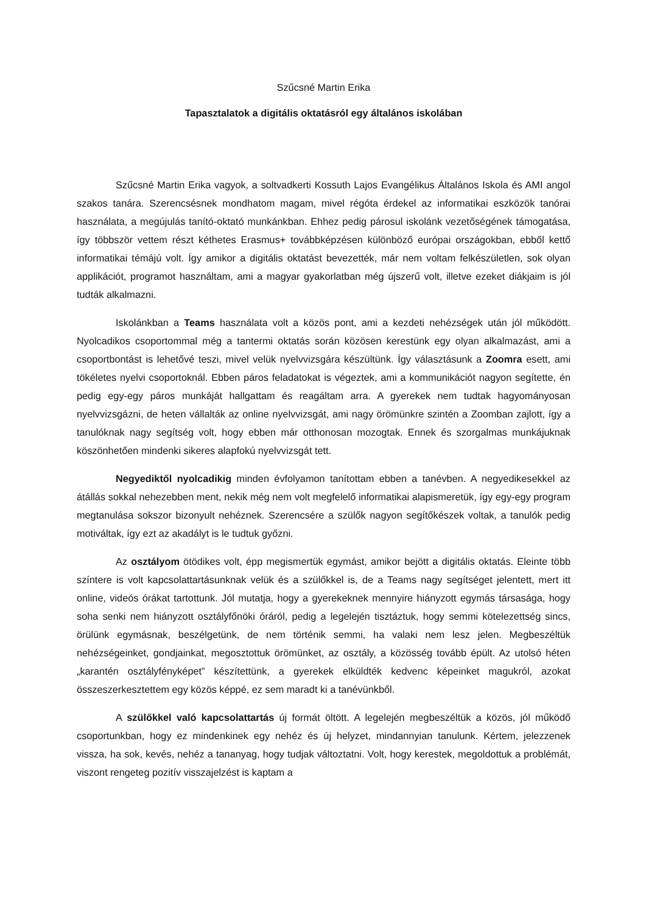Szűcsné Martin Erika
Tapasztalatok a digitális oktatásról egy általános iskolában
Szűcsné Martin Erika vagyok, a soltvadkerti Kossuth Lajos Evangélikus Általános Iskola és AMI angol szakos tanára. Szerencsésnek mondhatom magam, mivel régóta érdekel az informatikai eszközök tanórai használata, a megújulás tanító-oktató munkánkban. Ehhez pedig párosul iskolánk vezetőségének támogatása, így többször vettem részt kéthetes Erasmus+ továbbképzésen különböző európai országokban, ebből kettő informatikai témájú volt. Így amikor a digitális oktatást bevezették, már nem voltam felkészületlen, sok olyan applikációt, programot használtam, ami a magyar gyakorlatban még újszerű volt, illetve ezeket diákjaim is jól tudták alkalmazni.
Iskolánkban a Teams használata volt a közös pont, ami a kezdeti nehézségek után jól működött. Nyolcadikos csoportommal még a tantermi oktatás során közösen kerestünk egy olyan alkalmazást, ami a csoportbontást is lehetővé teszi, mivel velük nyelvvizsgára készültünk. Így választásunk a Zoomra esett, ami tökéletes nyelvi csoportoknál. Ebben páros feladatokat is végeztek, ami a kommunikációt nagyon segítette, én pedig egy-egy páros munkáját hallgattam és reagáltam arra. A gyerekek nem tudtak hagyományosan nyelvvizsgázni, de heten vállalták az online nyelvvizsgát, ami nagy örömünkre szintén a Zoomban zajlott, így a tanulóknak nagy segítség volt, hogy ebben már otthonosan mozogtak. Ennek és szorgalmas munkájuknak köszönhetően mindenki sikeres alapfokú nyelvvizsgát tett.
Negyediktől nyolcadikig minden évfolyamon tanítottam ebben a tanévben. A negyedikesekkel az átállás sokkal nehezebben ment, nekik még nem volt megfelelő informatikai alapismeretük, így egy-egy program megtanulása sokszor bizonyult nehéznek. Szerencsére a szülők nagyon segítőkészek voltak, a tanulók pedig motiváltak, így ezt az akadályt is le tudtuk győzni.
Az osztályom ötödikes volt, épp megismertük egymást, amikor bejött a digitális oktatás. Eleinte több színtere is volt kapcsolattartásunknak velük és a szülőkkel is, de a Teams nagy segítséget jelentett, mert itt online, videós órákat tartottunk. Jól mutatja, hogy a gyerekeknek mennyire hiányzott egymás társasága, hogy soha senki nem hiányzott osztályfőnöki óráról, pedig a legelején tisztáztuk, hogy semmi kötelezettség sincs, örülünk egymásnak, beszélgetünk, de nem történik semmi, ha valaki nem lesz jelen. Megbeszéltük nehézségeinket, gondjainkat, megosztottuk örömünket, az osztály, a közösség tovább épült. Az utolsó héten „karantén osztályfényképet” készítettünk, a gyerekek elküldték kedvenc képeinket magukról, azokat összeszerkesztettem egy közös képpé, ez sem maradt ki a tanévünkből.
A szülőkkel való kapcsolattartás új formát öltött. A legelején megbeszéltük a közös, jól működő csoportunkban, hogy ez mindenkinek egy nehéz és új helyzet, mindannyian tanulunk. Kértem, jelezzenek vissza, ha sok, kevés, nehéz a tananyag, hogy tudjak változtatni. Volt, hogy kerestek, megoldottuk a problémát, viszont rengeteg pozitív visszajelzést is kaptam a